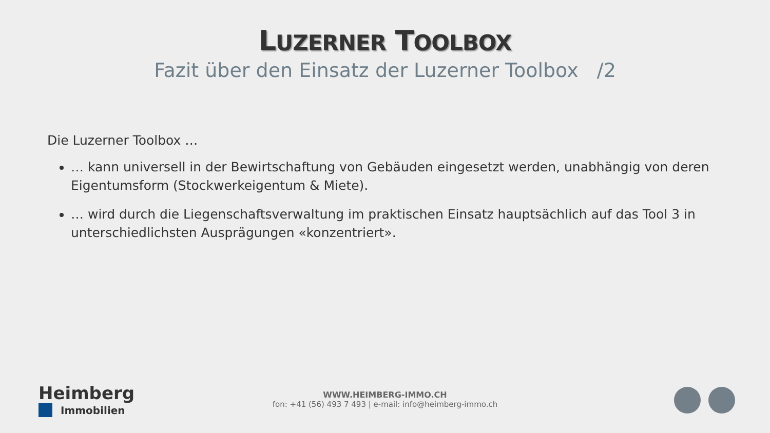LUZERNER TOOLBOX
Fazit über den Einsatz der Luzerner Toolbox /2
Die Luzerner Toolbox …
… kann universell in der Bewirtschaftung von Gebäuden eingesetzt werden, unabhängig von deren Eigentumsform (Stockwerkeigentum & Miete).
… wird durch die Liegenschaftsverwaltung im praktischen Einsatz hauptsächlich auf das Tool 3 in unterschiedlichsten Ausprägungen «konzentriert».
Heimberg
Immobilien
WWW.HEIMBERG-IMMO.CH
fon: +41 (56) 493 7 493 | e-mail: info@heimberg-immo.ch